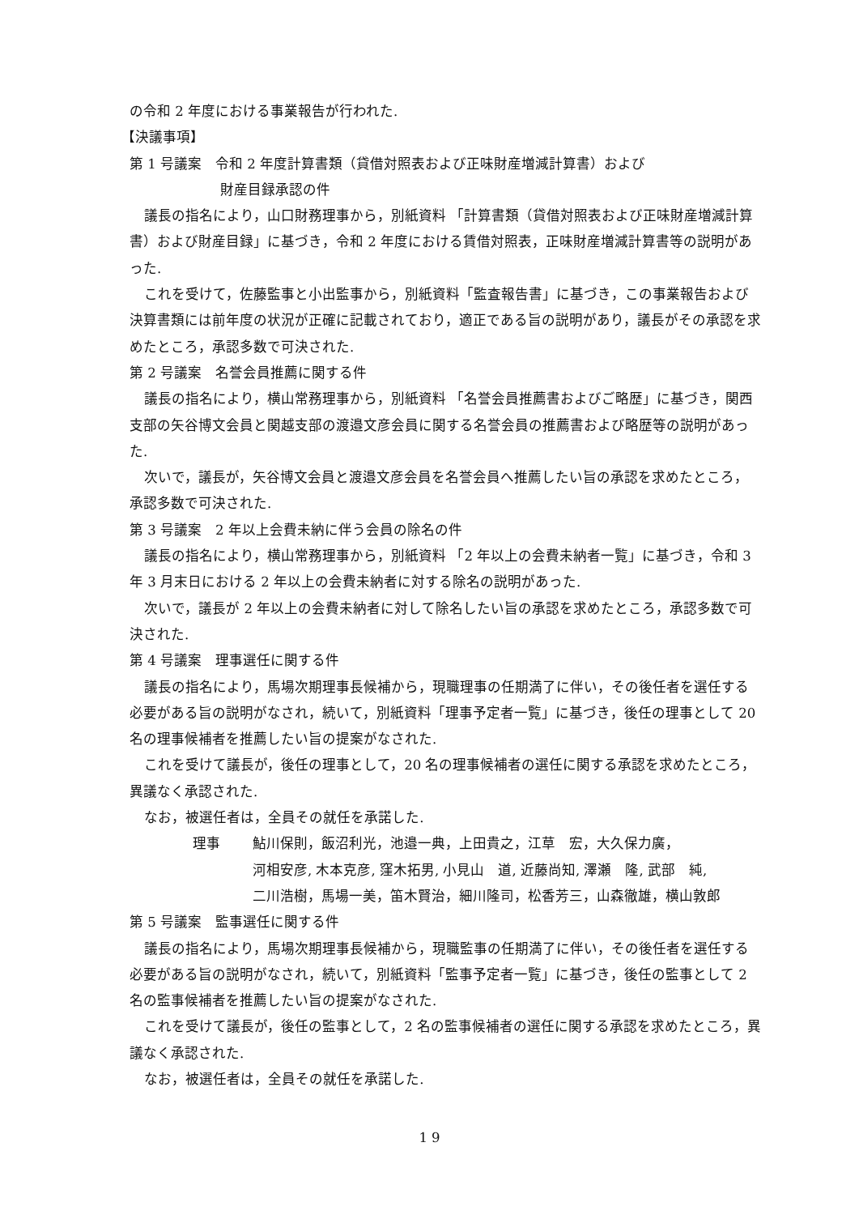の令和 2 年度における事業報告が行われた.
【決議事項】
第 1 号議案　令和 2 年度計算書類（貸借対照表および正味財産増減計算書）および
財産目録承認の件
議長の指名により，山口財務理事から，別紙資料 「計算書類（貸借対照表および正味財産増減計算書）および財産目録」に基づき，令和 2 年度における賃借対照表，正味財産増減計算書等の説明があった.
これを受けて，佐藤監事と小出監事から，別紙資料「監査報告書」に基づき，この事業報告および決算書類には前年度の状況が正確に記載されており，適正である旨の説明があり，議長がその承認を求めたところ，承認多数で可決された.
第 2 号議案　名誉会員推薦に関する件
議長の指名により，横山常務理事から，別紙資料 「名誉会員推薦書およびご略歴」に基づき，関西支部の矢谷博文会員と関越支部の渡邉文彦会員に関する名誉会員の推薦書および略歴等の説明があった.
次いで，議長が，矢谷博文会員と渡邉文彦会員を名誉会員へ推薦したい旨の承認を求めたところ，承認多数で可決された.
第 3 号議案　2 年以上会費未納に伴う会員の除名の件
議長の指名により，横山常務理事から，別紙資料 「2 年以上の会費未納者一覧」に基づき，令和 3 年 3 月末日における 2 年以上の会費未納者に対する除名の説明があった.
次いで，議長が 2 年以上の会費未納者に対して除名したい旨の承認を求めたところ，承認多数で可決された.
第 4 号議案　理事選任に関する件
議長の指名により，馬場次期理事長候補から，現職理事の任期満了に伴い，その後任者を選任する必要がある旨の説明がなされ，続いて，別紙資料「理事予定者一覧」に基づき，後任の理事として 20 名の理事候補者を推薦したい旨の提案がなされた.
これを受けて議長が，後任の理事として，20 名の理事候補者の選任に関する承認を求めたところ，異議なく承認された.
なお，被選任者は，全員その就任を承諾した.
理事 鮎川保則，飯沼利光，池邉一典，上田貴之，江草　宏，大久保力廣，
河相安彦, 木本克彦, 窪木拓男, 小見山　道, 近藤尚知, 澤瀬　隆, 武部　純,
二川浩樹，馬場一美，笛木賢治，細川隆司，松香芳三，山森徹雄，横山敦郎
第 5 号議案　監事選任に関する件
議長の指名により，馬場次期理事長候補から，現職監事の任期満了に伴い，その後任者を選任する必要がある旨の説明がなされ，続いて，別紙資料「監事予定者一覧」に基づき，後任の監事として 2 名の監事候補者を推薦したい旨の提案がなされた.
これを受けて議長が，後任の監事として，2 名の監事候補者の選任に関する承認を求めたところ，異議なく承認された.
なお，被選任者は，全員その就任を承諾した.
1 9